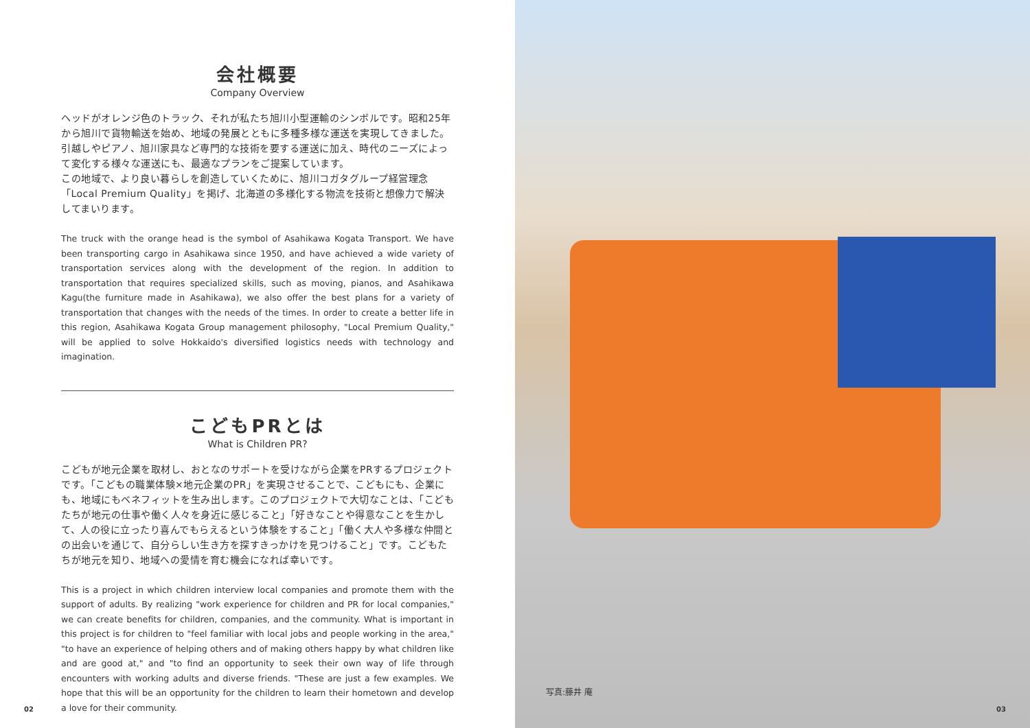会社概要
Company Overview
ヘッドがオレンジ色のトラック、それが私たち旭川小型運輸のシンボルです。昭和25年から旭川で貨物輸送を始め、地域の発展とともに多種多様な運送を実現してきました。引越しやピアノ、旭川家具など専門的な技術を要する運送に加え、時代のニーズによって変化する様々な運送にも、最適なプランをご提案しています。
この地域で、より良い暮らしを創造していくために、旭川コガタグループ経営理念「Local Premium Quality」を掲げ、北海道の多様化する物流を技術と想像力で解決してまいります。
The truck with the orange head is the symbol of Asahikawa Kogata Transport. We have been transporting cargo in Asahikawa since 1950, and have achieved a wide variety of transportation services along with the development of the region. In addition to transportation that requires specialized skills, such as moving, pianos, and Asahikawa Kagu(the furniture made in Asahikawa), we also offer the best plans for a variety of transportation that changes with the needs of the times. In order to create a better life in this region, Asahikawa Kogata Group management philosophy, "Local Premium Quality," will be applied to solve Hokkaido's diversified logistics needs with technology and imagination.
こどもPRとは
What is Children PR?
こどもが地元企業を取材し、おとなのサポートを受けながら企業をPRするプロジェクトです。「こどもの職業体験×地元企業のPR」を実現させることで、こどもにも、企業にも、地域にもベネフィットを生み出します。このプロジェクトで大切なことは、「こどもたちが地元の仕事や働く人々を身近に感じること」「好きなことや得意なことを生かして、人の役に立ったり喜んでもらえるという体験をすること」「働く大人や多様な仲間との出会いを通じて、自分らしい生き方を探すきっかけを見つけること」です。こどもたちが地元を知り、地域への愛情を育む機会になれば幸いです。
This is a project in which children interview local companies and promote them with the support of adults. By realizing "work experience for children and PR for local companies," we can create benefits for children, companies, and the community. What is important in this project is for children to "feel familiar with local jobs and people working in the area," "to have an experience of helping others and of making others happy by what children like and are good at," and "to find an opportunity to seek their own way of life through encounters with working adults and diverse friends. "These are just a few examples. We hope that this will be an opportunity for the children to learn their hometown and develop a love for their community.
02
写真:藤井 庵
03